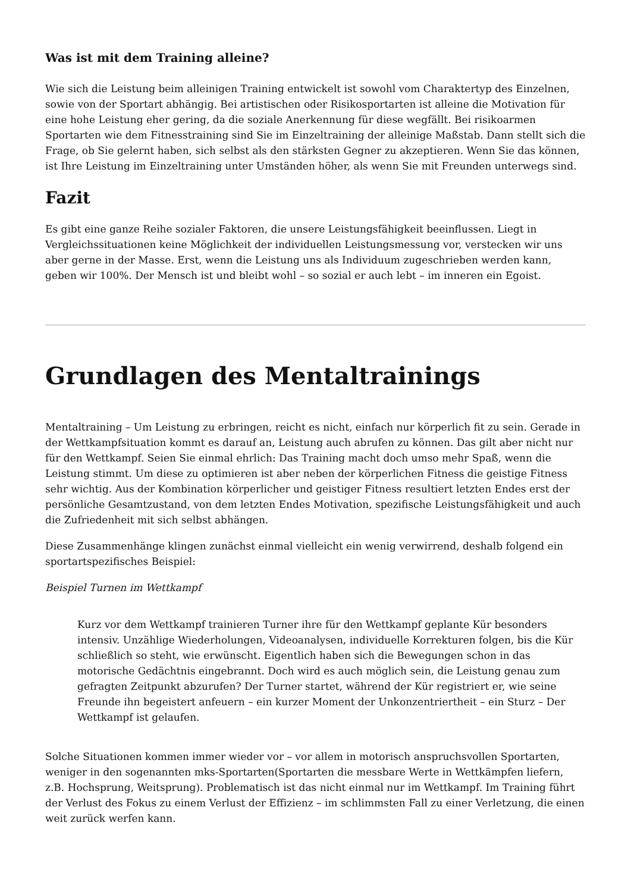Was ist mit dem Training alleine?
Wie sich die Leistung beim alleinigen Training entwickelt ist sowohl vom Charaktertyp des Einzelnen, sowie von der Sportart abhängig. Bei artistischen oder Risikosportarten ist alleine die Motivation für eine hohe Leistung eher gering, da die soziale Anerkennung für diese wegfällt. Bei risikoarmen Sportarten wie dem Fitnesstraining sind Sie im Einzeltraining der alleinige Maßstab. Dann stellt sich die Frage, ob Sie gelernt haben, sich selbst als den stärksten Gegner zu akzeptieren. Wenn Sie das können, ist Ihre Leistung im Einzeltraining unter Umständen höher, als wenn Sie mit Freunden unterwegs sind.
Fazit
Es gibt eine ganze Reihe sozialer Faktoren, die unsere Leistungsfähigkeit beeinflussen. Liegt in Vergleichssituationen keine Möglichkeit der individuellen Leistungsmessung vor, verstecken wir uns aber gerne in der Masse. Erst, wenn die Leistung uns als Individuum zugeschrieben werden kann, geben wir 100%. Der Mensch ist und bleibt wohl – so sozial er auch lebt – im inneren ein Egoist.
Grundlagen des Mentaltrainings
Mentaltraining – Um Leistung zu erbringen, reicht es nicht, einfach nur körperlich fit zu sein. Gerade in der Wettkampfsituation kommt es darauf an, Leistung auch abrufen zu können. Das gilt aber nicht nur für den Wettkampf. Seien Sie einmal ehrlich: Das Training macht doch umso mehr Spaß, wenn die Leistung stimmt. Um diese zu optimieren ist aber neben der körperlichen Fitness die geistige Fitness sehr wichtig. Aus der Kombination körperlicher und geistiger Fitness resultiert letzten Endes erst der persönliche Gesamtzustand, von dem letzten Endes Motivation, spezifische Leistungsfähigkeit und auch die Zufriedenheit mit sich selbst abhängen.
Diese Zusammenhänge klingen zunächst einmal vielleicht ein wenig verwirrend, deshalb folgend ein sportartspezifisches Beispiel:
Beispiel Turnen im Wettkampf
Kurz vor dem Wettkampf trainieren Turner ihre für den Wettkampf geplante Kür besonders intensiv. Unzählige Wiederholungen, Videoanalysen, individuelle Korrekturen folgen, bis die Kür schließlich so steht, wie erwünscht. Eigentlich haben sich die Bewegungen schon in das motorische Gedächtnis eingebrannt. Doch wird es auch möglich sein, die Leistung genau zum gefragten Zeitpunkt abzurufen? Der Turner startet, während der Kür registriert er, wie seine Freunde ihn begeistert anfeuern – ein kurzer Moment der Unkonzentriertheit – ein Sturz – Der Wettkampf ist gelaufen.
Solche Situationen kommen immer wieder vor – vor allem in motorisch anspruchsvollen Sportarten, weniger in den sogenannten mks-Sportarten(Sportarten die messbare Werte in Wettkämpfen liefern, z.B. Hochsprung, Weitsprung). Problematisch ist das nicht einmal nur im Wettkampf. Im Training führt der Verlust des Fokus zu einem Verlust der Effizienz – im schlimmsten Fall zu einer Verletzung, die einen weit zurück werfen kann.